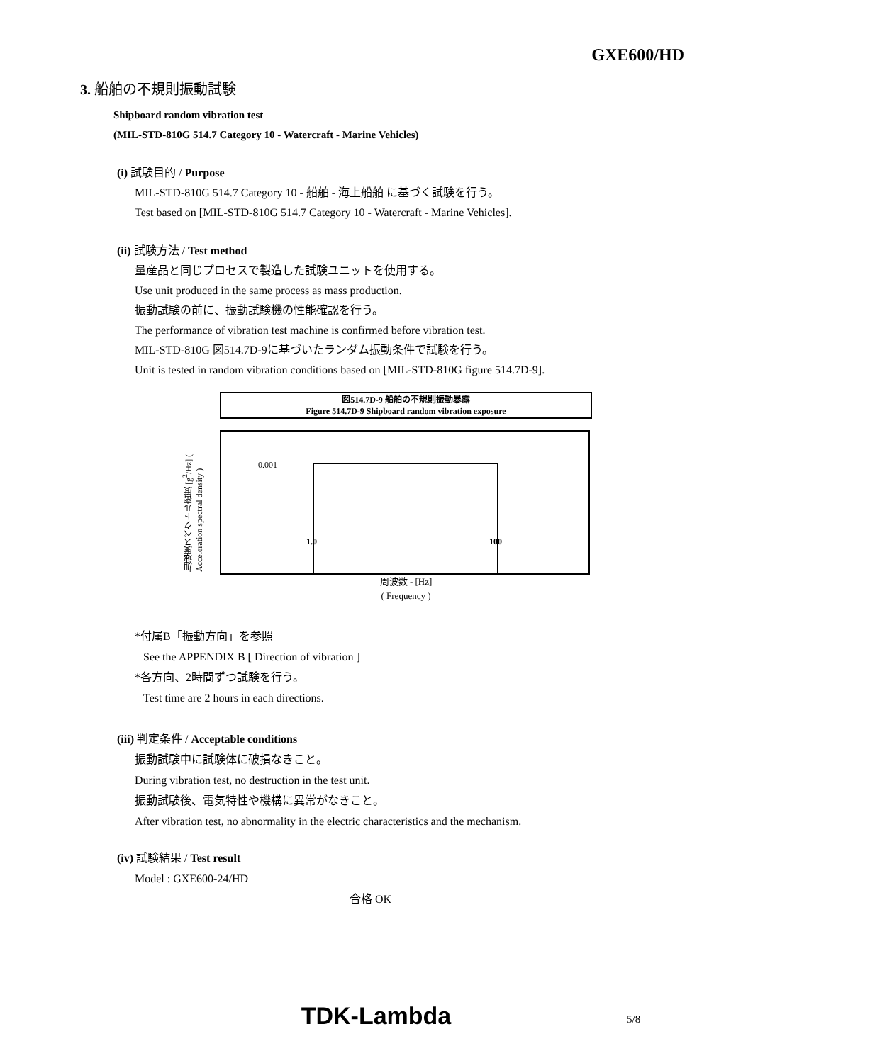GXE600/HD
3. 船舶の不規則振動試験
Shipboard random vibration test
(MIL-STD-810G 514.7 Category 10 - Watercraft - Marine Vehicles)
(i) 試験目的 / Purpose
MIL-STD-810G 514.7 Category 10 - 船舶 - 海上船舶 に基づく試験を行う。
Test based on [MIL-STD-810G 514.7 Category 10 - Watercraft - Marine Vehicles].
(ii) 試験方法 / Test method
量産品と同じプロセスで製造した試験ユニットを使用する。
Use unit produced in the same process as mass production.
振動試験の前に、振動試験機の性能確認を行う。
The performance of vibration test machine is confirmed before vibration test.
MIL-STD-810G 図514.7D-9に基づいたランダム振動条件で試験を行う。
Unit is tested in random vibration conditions based on [MIL-STD-810G figure 514.7D-9].
図514.7D-9 船舶の不規則振動暴露
Figure 514.7D-9 Shipboard random vibration exposure
加速度スペクトル密度 [g<sup>2</sup>/Hz] ( Acceleration spectral density )
0.001
1.0 100
周波数 - [Hz]
( Frequency )
*付属B「振動方向」を参照
See the APPENDIX B [ Direction of vibration ]
*各方向、2時間ずつ試験を行う。
Test time are 2 hours in each directions.
(iii) 判定条件 / Acceptable conditions
振動試験中に試験体に破損なきこと。
During vibration test, no destruction in the test unit.
振動試験後、電気特性や機構に異常がなきこと。
After vibration test, no abnormality in the electric characteristics and the mechanism.
(iv) 試験結果 / Test result
Model : GXE600-24/HD
合格 OK
TDK-Lambda
5/8